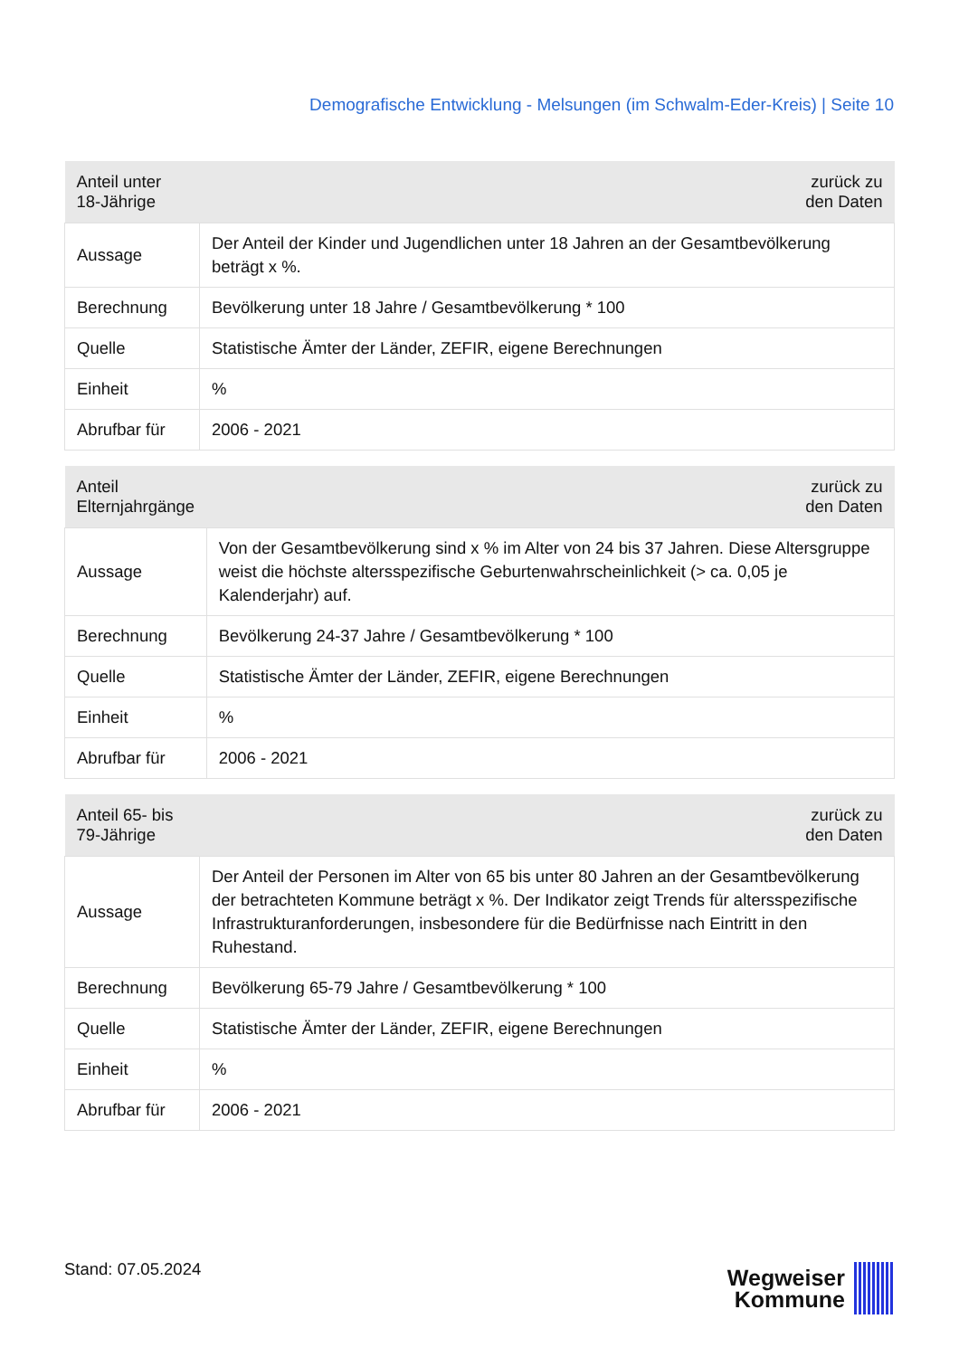Demografische Entwicklung - Melsungen (im Schwalm-Eder-Kreis) | Seite 10
| Anteil unter 18-Jährige | zurück zu den Daten |
| --- | --- |
| Aussage | Der Anteil der Kinder und Jugendlichen unter 18 Jahren an der Gesamtbevölkerung beträgt x %. |
| Berechnung | Bevölkerung unter 18 Jahre / Gesamtbevölkerung * 100 |
| Quelle | Statistische Ämter der Länder, ZEFIR, eigene Berechnungen |
| Einheit | % |
| Abrufbar für | 2006 - 2021 |
| Anteil Elternjahrgänge | zurück zu den Daten |
| --- | --- |
| Aussage | Von der Gesamtbevölkerung sind x % im Alter von 24 bis 37 Jahren. Diese Altersgruppe weist die höchste altersspezifische Geburtenwahrscheinlichkeit (> ca. 0,05 je Kalenderjahr) auf. |
| Berechnung | Bevölkerung 24-37 Jahre / Gesamtbevölkerung * 100 |
| Quelle | Statistische Ämter der Länder, ZEFIR, eigene Berechnungen |
| Einheit | % |
| Abrufbar für | 2006 - 2021 |
| Anteil 65- bis 79-Jährige | zurück zu den Daten |
| --- | --- |
| Aussage | Der Anteil der Personen im Alter von 65 bis unter 80 Jahren an der Gesamtbevölkerung der betrachteten Kommune beträgt x %. Der Indikator zeigt Trends für altersspezifische Infrastrukturanforderungen, insbesondere für die Bedürfnisse nach Eintritt in den Ruhestand. |
| Berechnung | Bevölkerung 65-79 Jahre / Gesamtbevölkerung * 100 |
| Quelle | Statistische Ämter der Länder, ZEFIR, eigene Berechnungen |
| Einheit | % |
| Abrufbar für | 2006 - 2021 |
Stand: 07.05.2024
Wegweiser
Kommune